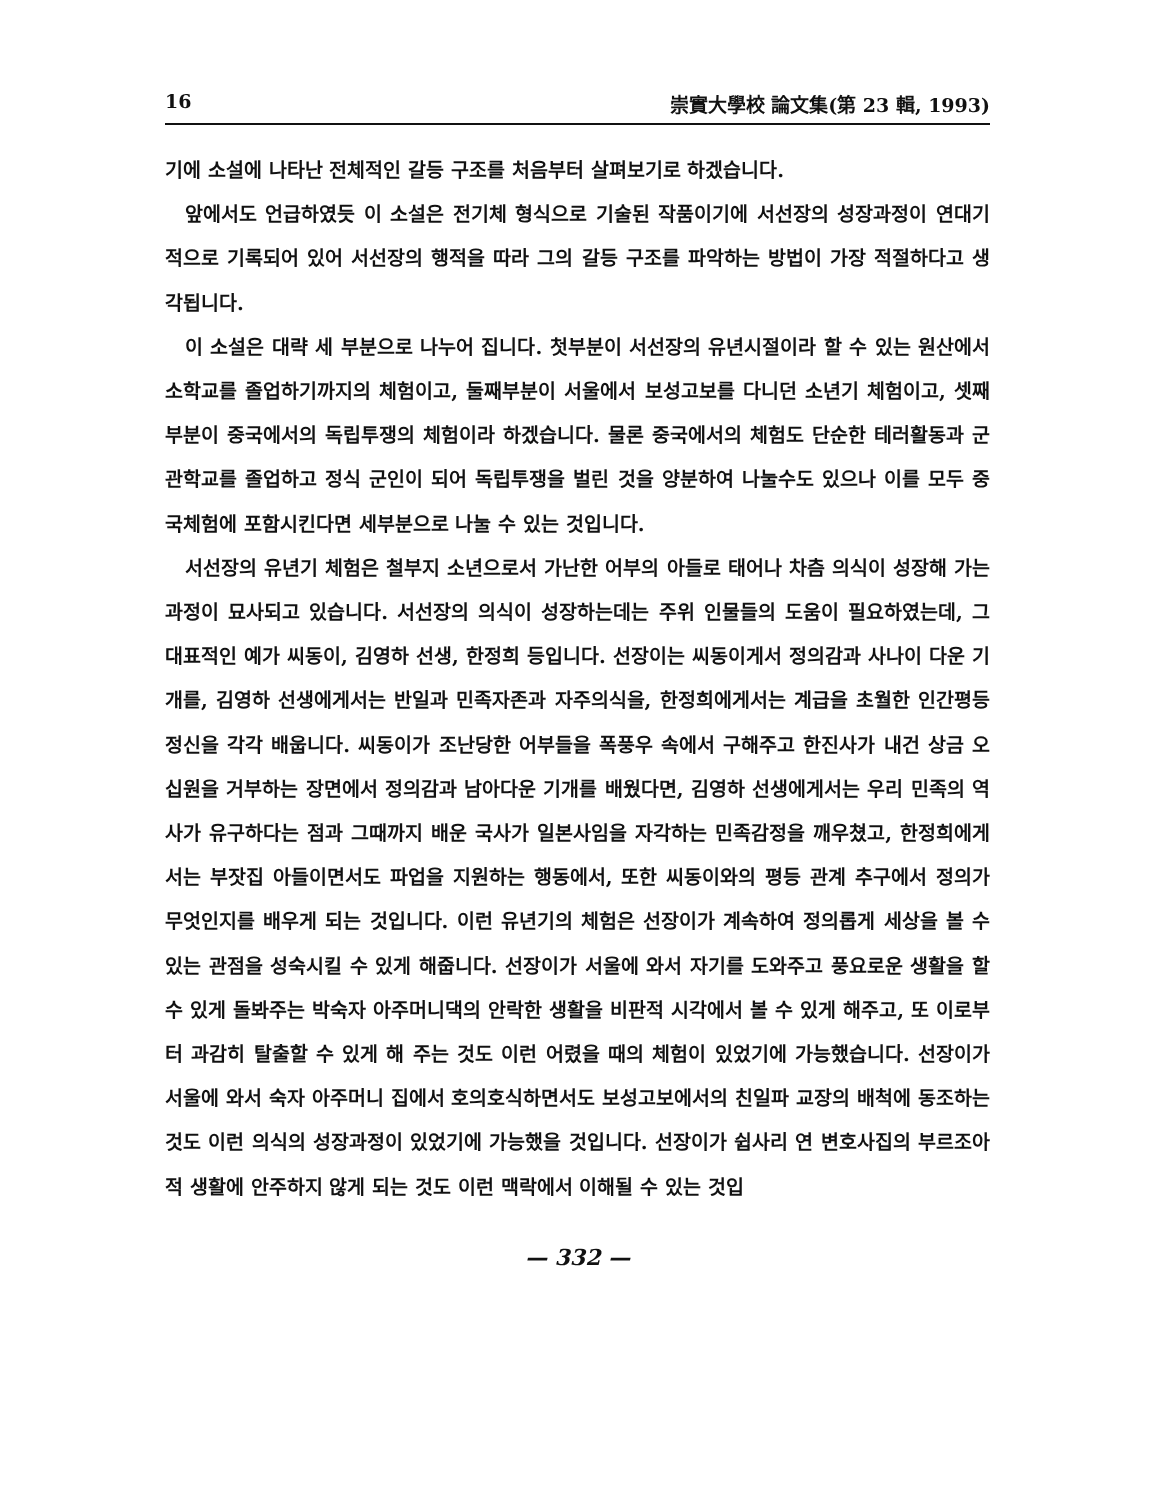16 崇實大學校 論文集(第 23 輯, 1993)
기에 소설에 나타난 전체적인 갈등 구조를 처음부터 살펴보기로 하겠습니다.
앞에서도 언급하였듯 이 소설은 전기체 형식으로 기술된 작품이기에 서선장의 성장과정이 연대기적으로 기록되어 있어 서선장의 행적을 따라 그의 갈등 구조를 파악하는 방법이 가장 적절하다고 생각됩니다.
이 소설은 대략 세 부분으로 나누어 집니다. 첫부분이 서선장의 유년시절이라 할 수 있는 원산에서 소학교를 졸업하기까지의 체험이고, 둘째부분이 서울에서 보성고보를 다니던 소년기 체험이고, 셋째부분이 중국에서의 독립투쟁의 체험이라 하겠습니다. 물론 중국에서의 체험도 단순한 테러활동과 군관학교를 졸업하고 정식 군인이 되어 독립투쟁을 벌린 것을 양분하여 나눌수도 있으나 이를 모두 중국체험에 포함시킨다면 세부분으로 나눌 수 있는 것입니다.
서선장의 유년기 체험은 철부지 소년으로서 가난한 어부의 아들로 태어나 차츰 의식이 성장해 가는 과정이 묘사되고 있습니다. 서선장의 의식이 성장하는데는 주위 인물들의 도움이 필요하였는데, 그 대표적인 예가 씨동이, 김영하 선생, 한정희 등입니다. 선장이는 씨동이게서 정의감과 사나이 다운 기개를, 김영하 선생에게서는 반일과 민족자존과 자주의식을, 한정희에게서는 계급을 초월한 인간평등 정신을 각각 배웁니다. 씨동이가 조난당한 어부들을 폭풍우 속에서 구해주고 한진사가 내건 상금 오십원을 거부하는 장면에서 정의감과 남아다운 기개를 배웠다면, 김영하 선생에게서는 우리 민족의 역사가 유구하다는 점과 그때까지 배운 국사가 일본사임을 자각하는 민족감정을 깨우쳤고, 한정희에게서는 부잣집 아들이면서도 파업을 지원하는 행동에서, 또한 씨동이와의 평등 관계 추구에서 정의가 무엇인지를 배우게 되는 것입니다. 이런 유년기의 체험은 선장이가 계속하여 정의롭게 세상을 볼 수 있는 관점을 성숙시킬 수 있게 해줍니다. 선장이가 서울에 와서 자기를 도와주고 풍요로운 생활을 할 수 있게 돌봐주는 박숙자 아주머니댁의 안락한 생활을 비판적 시각에서 볼 수 있게 해주고, 또 이로부터 과감히 탈출할 수 있게 해 주는 것도 이런 어렸을 때의 체험이 있었기에 가능했습니다. 선장이가 서울에 와서 숙자 아주머니 집에서 호의호식하면서도 보성고보에서의 친일파 교장의 배척에 동조하는 것도 이런 의식의 성장과정이 있었기에 가능했을 것입니다. 선장이가 쉽사리 연 변호사집의 부르조아적 생활에 안주하지 않게 되는 것도 이런 맥락에서 이해될 수 있는 것입
— 332 —